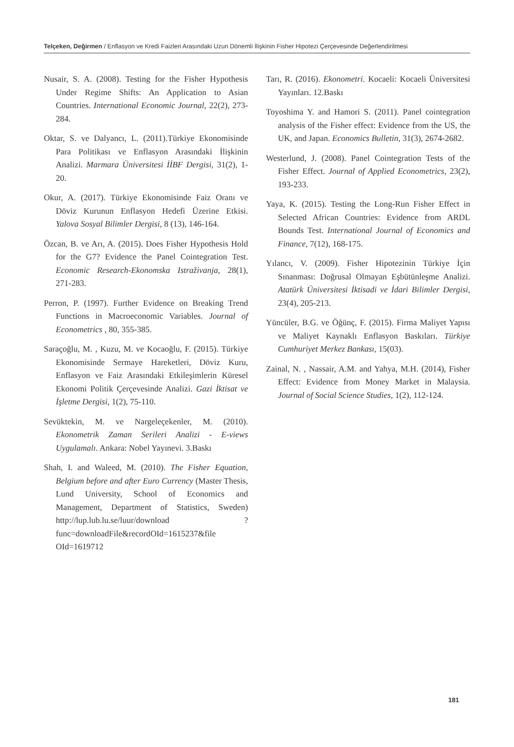Telçeken, Değirmen / Enflasyon ve Kredi Faizleri Arasındaki Uzun Dönemli İlişkinin Fisher Hipotezi Çerçevesinde Değerlendirilmesi
Nusair, S. A. (2008). Testing for the Fisher Hypothesis Under Regime Shifts: An Application to Asian Countries. International Economic Journal, 22(2), 273-284.
Oktar, S. ve Dalyancı, L. (2011).Türkiye Ekonomisinde Para Politikası ve Enflasyon Arasındaki İlişkinin Analizi. Marmara Üniversitesi İİBF Dergisi, 31(2), 1-20.
Okur, A. (2017). Türkiye Ekonomisinde Faiz Oranı ve Döviz Kurunun Enflasyon Hedefi Üzerine Etkisi. Yalova Sosyal Bilimler Dergisi, 8 (13), 146-164.
Özcan, B. ve Arı, A. (2015). Does Fisher Hypothesis Hold for the G7? Evidence the Panel Cointegration Test. Economic Research-Ekonomska Istraživanja, 28(1), 271-283.
Perron, P. (1997). Further Evidence on Breaking Trend Functions in Macroeconomic Variables. Journal of Econometrics , 80, 355-385.
Saraçoğlu, M. , Kuzu, M. ve Kocaoğlu, F. (2015). Türkiye Ekonomisinde Sermaye Hareketleri, Döviz Kuru, Enflasyon ve Faiz Arasındaki Etkileşimlerin Küresel Ekonomi Politik Çerçevesinde Analizi. Gazi İktisat ve İşletme Dergisi, 1(2), 75-110.
Sevüktekin, M. ve Nargeleçekenler, M. (2010). Ekonometrik Zaman Serileri Analizi - E-views Uygulamalı. Ankara: Nobel Yayınevi. 3.Baskı
Shah, I. and Waleed, M. (2010). The Fisher Equation, Belgium before and after Euro Currency (Master Thesis, Lund University, School of Economics and Management, Department of Statistics, Sweden) http://lup.lub.lu.se/luur/download ?func=downloadFile&recordOId=1615237&file OId=1619712
Tarı, R. (2016). Ekonometri. Kocaeli: Kocaeli Üniversitesi Yayınları. 12.Baskı
Toyoshima Y. and Hamori S. (2011). Panel cointegration analysis of the Fisher effect: Evidence from the US, the UK, and Japan. Economics Bulletin, 31(3), 2674-2682.
Westerlund, J. (2008). Panel Cointegration Tests of the Fisher Effect. Journal of Applied Econometrics, 23(2), 193-233.
Yaya, K. (2015). Testing the Long-Run Fisher Effect in Selected African Countries: Evidence from ARDL Bounds Test. International Journal of Economics and Finance, 7(12), 168-175.
Yılancı, V. (2009). Fisher Hipotezinin Türkiye İçin Sınanması: Doğrusal Olmayan Eşbütünleşme Analizi. Atatürk Üniversitesi İktisadi ve İdari Bilimler Dergisi, 23(4), 205-213.
Yüncüler, B.G. ve Öğünç, F. (2015). Firma Maliyet Yapısı ve Maliyet Kaynaklı Enflasyon Baskıları. Türkiye Cumhuriyet Merkez Bankası, 15(03).
Zainal, N. , Nassair, A.M. and Yahya, M.H. (2014), Fisher Effect: Evidence from Money Market in Malaysia. Journal of Social Science Studies, 1(2), 112-124.
181